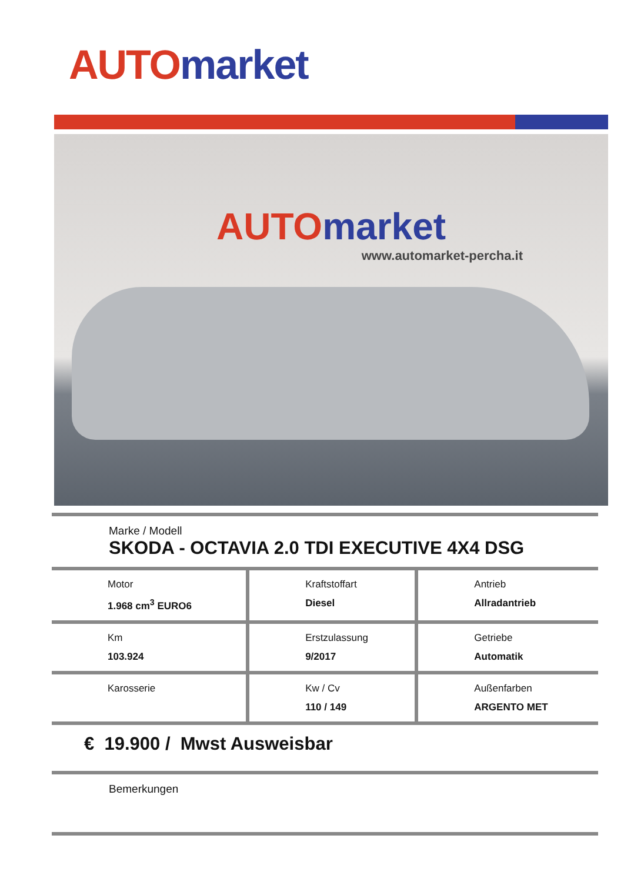AUTO market
AUTO market
www.automarket-percha.it
| Marke / Modell SKODA - OCTAVIA 2.0 TDI EXECUTIVE 4X4 DSG | | |
| Motor 1.968 cm<sup>3</sup> EURO6 | Kraftstoffart Diesel | Antrieb Allradantrieb |
| Km 103.924 | Erstzulassung 9/2017 | Getriebe Automatik |
| Karosserie | Kw / Cv 110 / 149 | Außenfarben ARGENTO MET |
| € 19.900 / Mwst Ausweisbar | | |
| Bemerkungen | | |